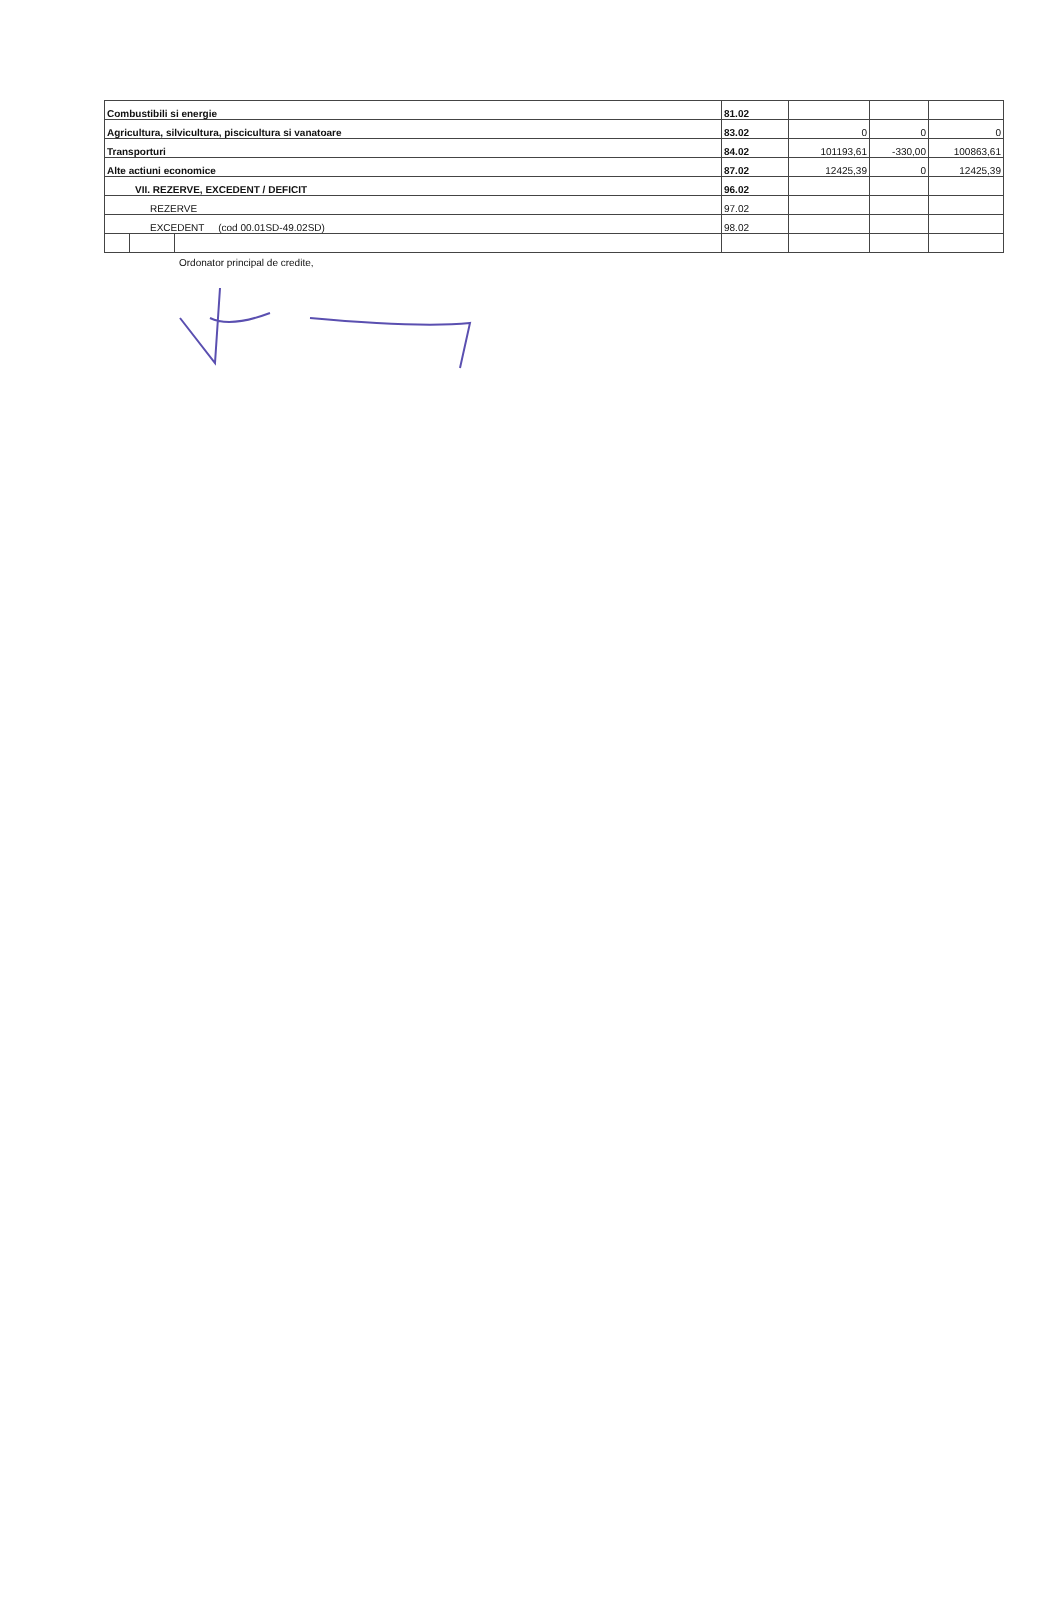| Combustibili si energie | | | 81.02 | | | |
| Agricultura, silvicultura, piscicultura si vanatoare | | | 83.02 | 0 | 0 | 0 |
| Transporturi | | | 84.02 | 101193,61 | -330,00 | 100863,61 |
| Alte actiuni economice | | | 87.02 | 12425,39 | 0 | 12425,39 |
| VII. REZERVE, EXCEDENT / DEFICIT | | | 96.02 | | | |
| REZERVE | | | 97.02 | | | |
| EXCEDENT (cod 00.01SD-49.02SD) | | | 98.02 | | | |
Ordonator principal de credite,